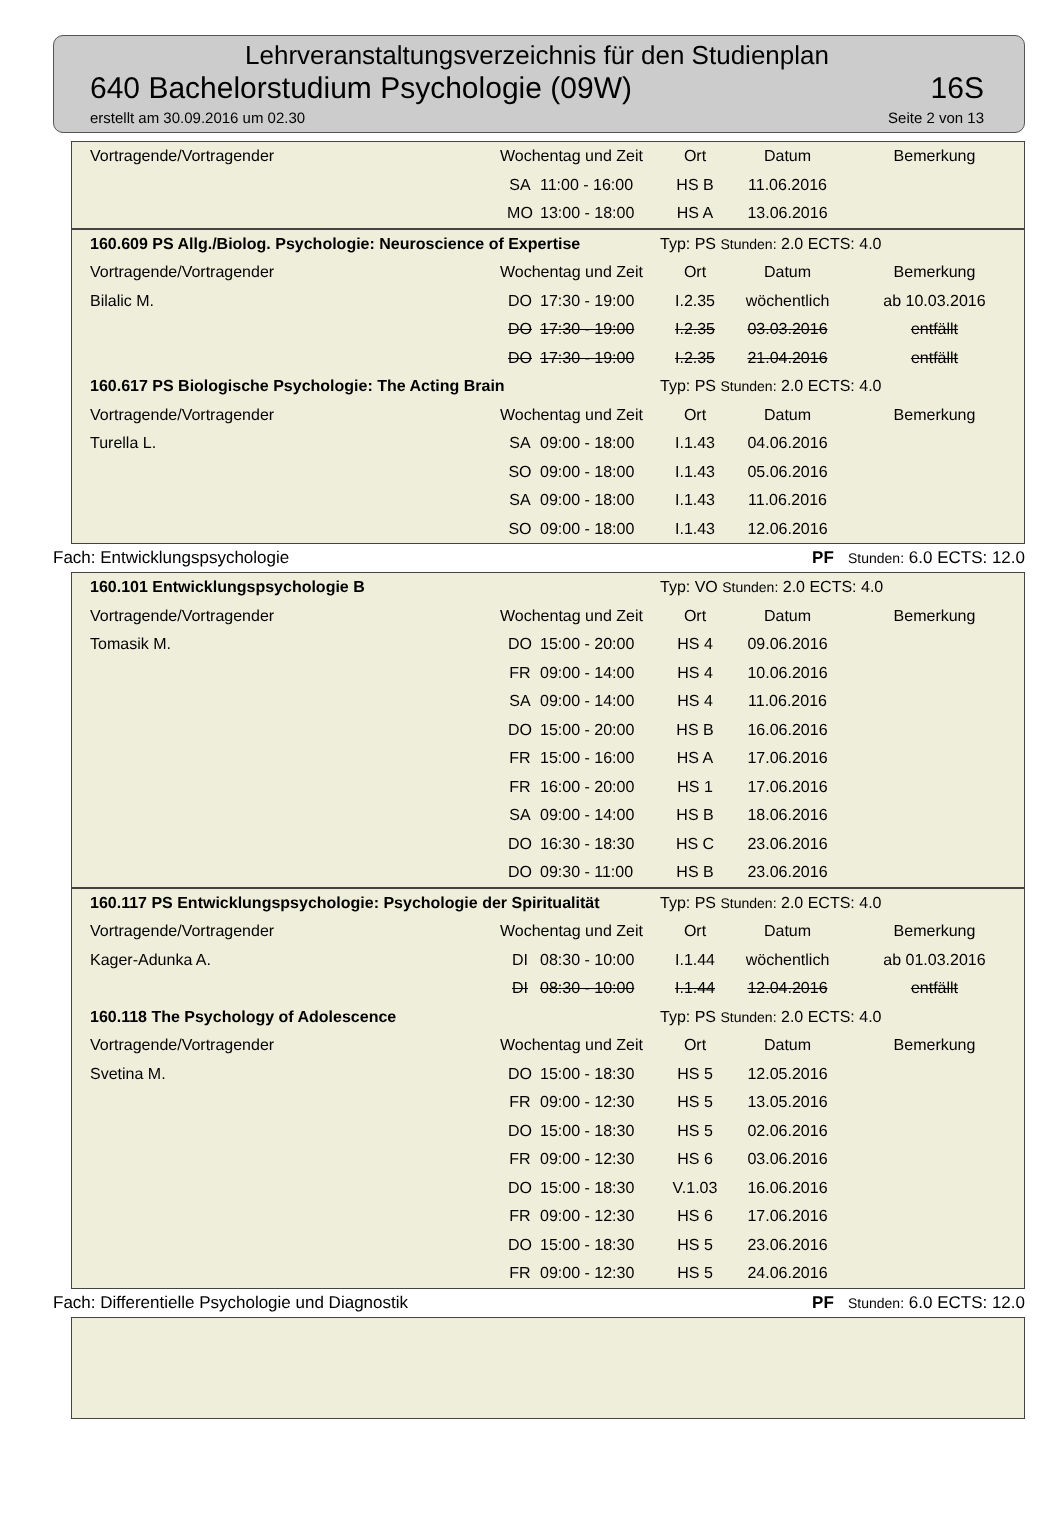Lehrveranstaltungsverzeichnis für den Studienplan
640 Bachelorstudium Psychologie (09W) 16S
erstellt am 30.09.2016 um 02.30 Seite 2 von 13
| Vortragende/Vortragender | Wochentag und Zeit | | Ort | Datum | Bemerkung |
| --- | --- | --- | --- | --- | --- |
| | SA | 11:00 - 16:00 | HS B | 11.06.2016 | |
| | MO | 13:00 - 18:00 | HS A | 13.06.2016 | |
| 160.609 PS Allg./Biolog. Psychologie: Neuroscience of Expertise | | | Typ: PS Stunden: 2.0 ECTS: 4.0 | | |
| Vortragende/Vortragender | Wochentag und Zeit | | Ort | Datum | Bemerkung |
| Bilalic M. | DO | 17:30 - 19:00 | I.2.35 | wöchentlich | ab 10.03.2016 |
| | DO | 17:30 - 19:00 | I.2.35 | 03.03.2016 | entfällt |
| | DO | 17:30 - 19:00 | I.2.35 | 21.04.2016 | entfällt |
| 160.617 PS Biologische Psychologie: The Acting Brain | | | Typ: PS Stunden: 2.0 ECTS: 4.0 | | |
| Vortragende/Vortragender | Wochentag und Zeit | | Ort | Datum | Bemerkung |
| Turella L. | SA | 09:00 - 18:00 | I.1.43 | 04.06.2016 | |
| | SO | 09:00 - 18:00 | I.1.43 | 05.06.2016 | |
| | SA | 09:00 - 18:00 | I.1.43 | 11.06.2016 | |
| | SO | 09:00 - 18:00 | I.1.43 | 12.06.2016 | |
Fach: Entwicklungspsychologie PF Stunden: 6.0 ECTS: 12.0
| 160.101 Entwicklungspsychologie B | | | Typ: VO Stunden: 2.0 ECTS: 4.0 | | |
| Vortragende/Vortragender | Wochentag und Zeit | | Ort | Datum | Bemerkung |
| Tomasik M. | DO | 15:00 - 20:00 | HS 4 | 09.06.2016 | |
| | FR | 09:00 - 14:00 | HS 4 | 10.06.2016 | |
| | SA | 09:00 - 14:00 | HS 4 | 11.06.2016 | |
| | DO | 15:00 - 20:00 | HS B | 16.06.2016 | |
| | FR | 15:00 - 16:00 | HS A | 17.06.2016 | |
| | FR | 16:00 - 20:00 | HS 1 | 17.06.2016 | |
| | SA | 09:00 - 14:00 | HS B | 18.06.2016 | |
| | DO | 16:30 - 18:30 | HS C | 23.06.2016 | |
| | DO | 09:30 - 11:00 | HS B | 23.06.2016 | |
| 160.117 PS Entwicklungspsychologie: Psychologie der Spiritualität | | | Typ: PS Stunden: 2.0 ECTS: 4.0 | | |
| Vortragende/Vortragender | Wochentag und Zeit | | Ort | Datum | Bemerkung |
| Kager-Adunka A. | DI | 08:30 - 10:00 | I.1.44 | wöchentlich | ab 01.03.2016 |
| | DI | 08:30 - 10:00 | I.1.44 | 12.04.2016 | entfällt |
| 160.118 The Psychology of Adolescence | | | Typ: PS Stunden: 2.0 ECTS: 4.0 | | |
| Vortragende/Vortragender | Wochentag und Zeit | | Ort | Datum | Bemerkung |
| Svetina M. | DO | 15:00 - 18:30 | HS 5 | 12.05.2016 | |
| | FR | 09:00 - 12:30 | HS 5 | 13.05.2016 | |
| | DO | 15:00 - 18:30 | HS 5 | 02.06.2016 | |
| | FR | 09:00 - 12:30 | HS 6 | 03.06.2016 | |
| | DO | 15:00 - 18:30 | V.1.03 | 16.06.2016 | |
| | FR | 09:00 - 12:30 | HS 6 | 17.06.2016 | |
| | DO | 15:00 - 18:30 | HS 5 | 23.06.2016 | |
| | FR | 09:00 - 12:30 | HS 5 | 24.06.2016 | |
Fach: Differentielle Psychologie und Diagnostik PF Stunden: 6.0 ECTS: 12.0